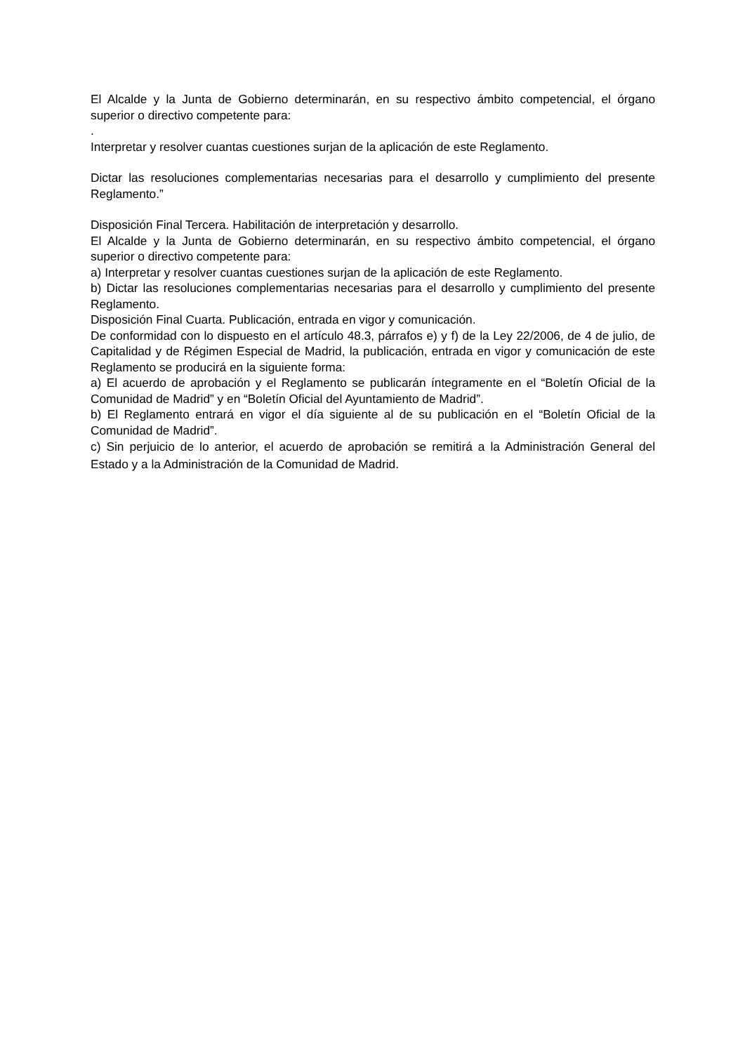El Alcalde y la Junta de Gobierno determinarán, en su respectivo ámbito competencial, el órgano superior o directivo competente para:
.
Interpretar y resolver cuantas cuestiones surjan de la aplicación de este Reglamento.
Dictar las resoluciones complementarias necesarias para el desarrollo y cumplimiento del presente Reglamento.”
Disposición Final Tercera. Habilitación de interpretación y desarrollo.
El Alcalde y la Junta de Gobierno determinarán, en su respectivo ámbito competencial, el órgano superior o directivo competente para:
a) Interpretar y resolver cuantas cuestiones surjan de la aplicación de este Reglamento.
b) Dictar las resoluciones complementarias necesarias para el desarrollo y cumplimiento del presente Reglamento.
Disposición Final Cuarta. Publicación, entrada en vigor y comunicación.
De conformidad con lo dispuesto en el artículo 48.3, párrafos e) y f) de la Ley 22/2006, de 4 de julio, de Capitalidad y de Régimen Especial de Madrid, la publicación, entrada en vigor y comunicación de este Reglamento se producirá en la siguiente forma:
a) El acuerdo de aprobación y el Reglamento se publicarán íntegramente en el “Boletín Oficial de la Comunidad de Madrid” y en “Boletín Oficial del Ayuntamiento de Madrid”.
b) El Reglamento entrará en vigor el día siguiente al de su publicación en el “Boletín Oficial de la Comunidad de Madrid”.
c) Sin perjuicio de lo anterior, el acuerdo de aprobación se remitirá a la Administración General del Estado y a la Administración de la Comunidad de Madrid.